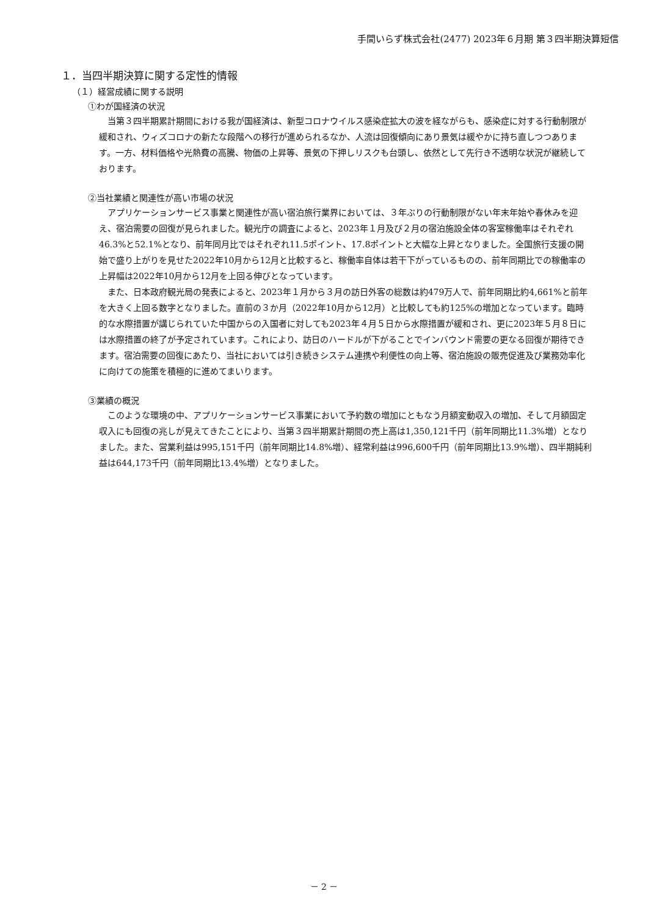手間いらず株式会社(2477) 2023年６月期 第３四半期決算短信
１．当四半期決算に関する定性的情報
（１）経営成績に関する説明
①わが国経済の状況
当第３四半期累計期間における我が国経済は、新型コロナウイルス感染症拡大の波を経ながらも、感染症に対する行動制限が緩和され、ウィズコロナの新たな段階への移行が進められるなか、人流は回復傾向にあり景気は緩やかに持ち直しつつあります。一方、材料価格や光熱費の高騰、物価の上昇等、景気の下押しリスクも台頭し、依然として先行き不透明な状況が継続しております。
②当社業績と関連性が高い市場の状況
アプリケーションサービス事業と関連性が高い宿泊旅行業界においては、３年ぶりの行動制限がない年末年始や春休みを迎え、宿泊需要の回復が見られました。観光庁の調査によると、2023年１月及び２月の宿泊施設全体の客室稼働率はそれぞれ46.3%と52.1%となり、前年同月比ではそれぞれ11.5ポイント、17.8ポイントと大幅な上昇となりました。全国旅行支援の開始で盛り上がりを見せた2022年10月から12月と比較すると、稼働率自体は若干下がっているものの、前年同期比での稼働率の上昇幅は2022年10月から12月を上回る伸びとなっています。
また、日本政府観光局の発表によると、2023年１月から３月の訪日外客の総数は約479万人で、前年同期比約4,661%と前年を大きく上回る数字となりました。直前の３か月（2022年10月から12月）と比較しても約125%の増加となっています。臨時的な水際措置が講じられていた中国からの入国者に対しても2023年４月５日から水際措置が緩和され、更に2023年５月８日には水際措置の終了が予定されています。これにより、訪日のハードルが下がることでインバウンド需要の更なる回復が期待できます。宿泊需要の回復にあたり、当社においては引き続きシステム連携や利便性の向上等、宿泊施設の販売促進及び業務効率化に向けての施策を積極的に進めてまいります。
③業績の概況
このような環境の中、アプリケーションサービス事業において予約数の増加にともなう月額変動収入の増加、そして月額固定収入にも回復の兆しが見えてきたことにより、当第３四半期累計期間の売上高は1,350,121千円（前年同期比11.3%増）となりました。また、営業利益は995,151千円（前年同期比14.8%増）、経常利益は996,600千円（前年同期比13.9%増）、四半期純利益は644,173千円（前年同期比13.4%増）となりました。
－ 2 －